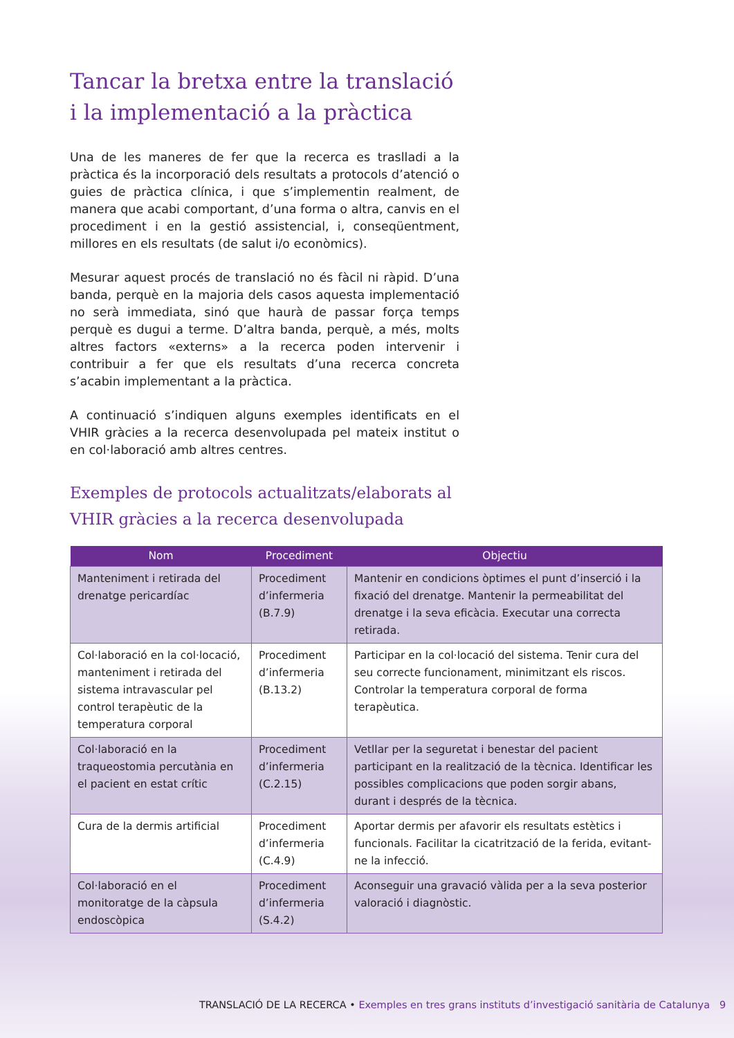Tancar la bretxa entre la translació
i la implementació a la pràctica
Una de les maneres de fer que la recerca es traslladi a la pràctica és la incorporació dels resultats a protocols d’atenció o guies de pràctica clínica, i que s’implementin realment, de manera que acabi comportant, d’una forma o altra, canvis en el procediment i en la gestió assistencial, i, conseqüentment, millores en els resultats (de salut i/o econòmics).
Mesurar aquest procés de translació no és fàcil ni ràpid. D’una banda, perquè en la majoria dels casos aquesta implementació no serà immediata, sinó que haurà de passar força temps perquè es dugui a terme. D’altra banda, perquè, a més, molts altres factors «externs» a la recerca poden intervenir i contribuir a fer que els resultats d’una recerca concreta s’acabin implementant a la pràctica.
A continuació s’indiquen alguns exemples identificats en el VHIR gràcies a la recerca desenvolupada pel mateix institut o en col·laboració amb altres centres.
Exemples de protocols actualitzats/elaborats al VHIR gràcies a la recerca desenvolupada
| Nom | Procediment | Objectiu |
| --- | --- | --- |
| Manteniment i retirada del drenatge pericardíac | Procediment d’infermeria (B.7.9) | Mantenir en condicions òptimes el punt d’inserció i la fixació del drenatge. Mantenir la permeabilitat del drenatge i la seva eficàcia. Executar una correcta retirada. |
| Col·laboració en la col·locació, manteniment i retirada del sistema intravascular pel control terapèutic de la temperatura corporal | Procediment d’infermeria (B.13.2) | Participar en la col·locació del sistema. Tenir cura del seu correcte funcionament, minimitzant els riscos. Controlar la temperatura corporal de forma terapèutica. |
| Col·laboració en la traqueostomia percutània en el pacient en estat crític | Procediment d’infermeria (C.2.15) | Vetllar per la seguretat i benestar del pacient participant en la realització de la tècnica. Identificar les possibles complicacions que poden sorgir abans, durant i després de la tècnica. |
| Cura de la dermis artificial | Procediment d’infermeria (C.4.9) | Aportar dermis per afavorir els resultats estètics i funcionals. Facilitar la cicatrització de la ferida, evitant-ne la infecció. |
| Col·laboració en el monitoratge de la càpsula endoscòpica | Procediment d’infermeria (S.4.2) | Aconseguir una gravació vàlida per a la seva posterior valoració i diagnòstic. |
TRANSLACIÓ DE LA RECERCA • Exemples en tres grans instituts d’investigació sanitària de Catalunya 9